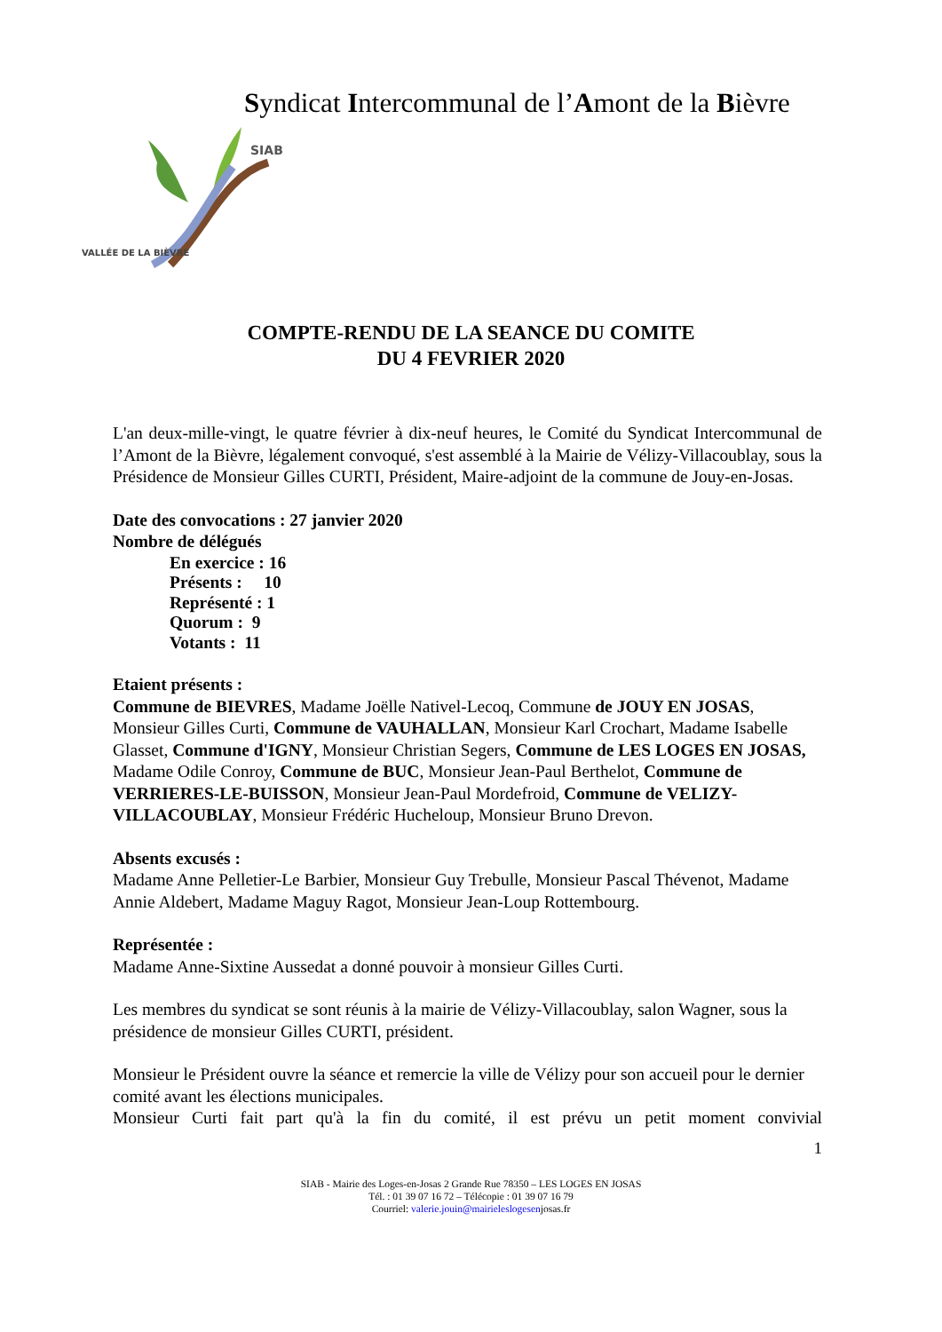Syndicat Intercommunal de l’Amont de la Bièvre
SIAB
VALLÉE DE LA BIÈVRE
COMPTE-RENDU DE LA SEANCE DU COMITE
DU 4 FEVRIER 2020
L'an deux-mille-vingt, le quatre février à dix-neuf heures, le Comité du Syndicat Intercommunal de l’Amont de la Bièvre, légalement convoqué, s'est assemblé à la Mairie de Vélizy-Villacoublay, sous la Présidence de Monsieur Gilles CURTI, Président, Maire-adjoint de la commune de Jouy-en-Josas.
Date des convocations : 27 janvier 2020
Nombre de délégués
En exercice : 16
Présents : 10
Représenté : 1
Quorum : 9
Votants : 11
Etaient présents :
Commune de BIEVRES, Madame Joëlle Nativel-Lecoq, Commune de JOUY EN JOSAS, Monsieur Gilles Curti, Commune de VAUHALLAN, Monsieur Karl Crochart, Madame Isabelle Glasset, Commune d'IGNY, Monsieur Christian Segers, Commune de LES LOGES EN JOSAS, Madame Odile Conroy, Commune de BUC, Monsieur Jean-Paul Berthelot, Commune de VERRIERES-LE-BUISSON, Monsieur Jean-Paul Mordefroid, Commune de VELIZY-VILLACOUBLAY, Monsieur Frédéric Hucheloup, Monsieur Bruno Drevon.
Absents excusés :
Madame Anne Pelletier-Le Barbier, Monsieur Guy Trebulle, Monsieur Pascal Thévenot, Madame Annie Aldebert, Madame Maguy Ragot, Monsieur Jean-Loup Rottembourg.
Représentée :
Madame Anne-Sixtine Aussedat a donné pouvoir à monsieur Gilles Curti.
Les membres du syndicat se sont réunis à la mairie de Vélizy-Villacoublay, salon Wagner, sous la présidence de monsieur Gilles CURTI, président.
Monsieur le Président ouvre la séance et remercie la ville de Vélizy pour son accueil pour le dernier comité avant les élections municipales.
Monsieur Curti fait part qu'à la fin du comité, il est prévu un petit moment convivial
1
SIAB - Mairie des Loges-en-Josas 2 Grande Rue 78350 – LES LOGES EN JOSAS
Tél. : 01 39 07 16 72 – Télécopie : 01 39 07 16 79
Courriel: valerie.jouin@mairieleslogesenjosas.fr